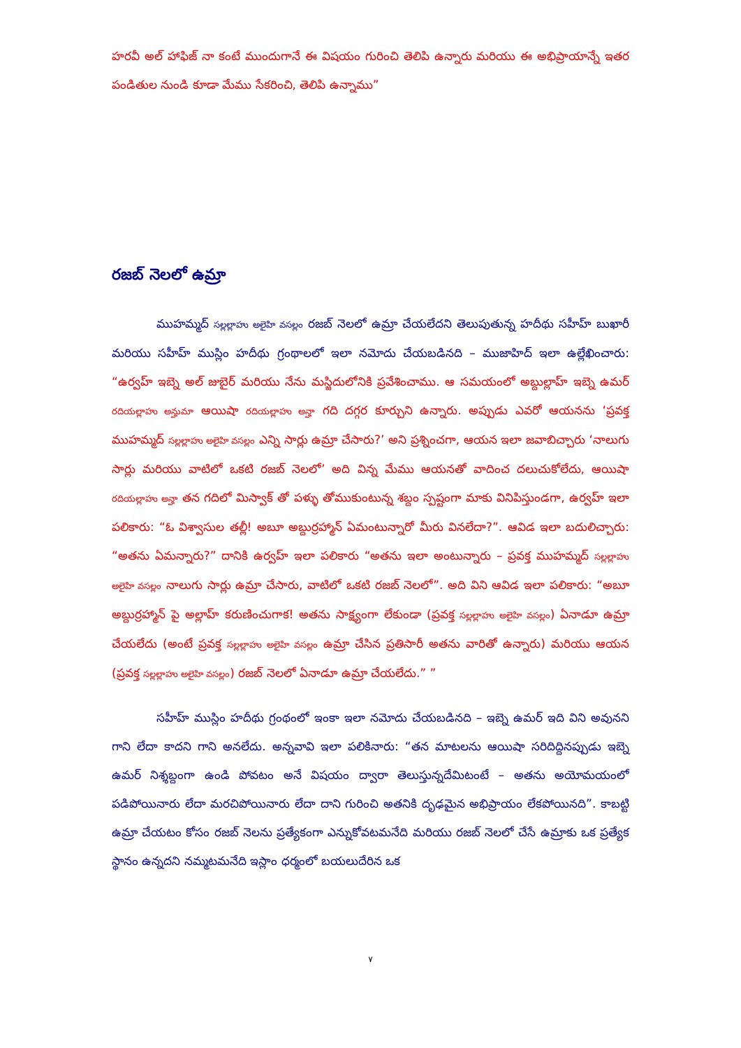హరవీ అల్ హాఫిజ్ నా కంటే ముందుగానే ఈ విషయం గురించి తెలిపి ఉన్నారు మరియు ఈ అభిప్రాయాన్నే ఇతర పండితుల నుండి కూడా మేము సేకరించి, తెలిపి ఉన్నాము”
రజబ్ నెలలో ఉమ్రా
ముహమ్మద్ సల్లల్లాహు అలైహి వసల్లం రజబ్ నెలలో ఉమ్రా చేయలేదని తెలుపుతున్న హదీథు సహీహ్ బుఖారీ మరియు సహీహ్ ముస్లిం హదీథు గ్రంథాలలో ఇలా నమోదు చేయబడినది – ముజాహిద్ ఇలా ఉల్లేఖించారు: “ఉర్వహ్ ఇబ్నె అల్ జుబైర్ మరియు నేను మస్జిదులోనికి ప్రవేశించాము. ఆ సమయంలో అబ్దుల్లాహ్ ఇబ్నె ఉమర్ రదియల్లాహు అన్హుమా ఆయిషా రదియల్లాహు అన్హా గది దగ్గర కూర్చుని ఉన్నారు. అప్పుడు ఎవరో ఆయనను ‘ప్రవక్త ముహమ్మద్ సల్లల్లాహు అలైహి వసల్లం ఎన్ని సార్లు ఉమ్రా చేసారు?’ అని ప్రశ్నించగా, ఆయన ఇలా జవాబిచ్చారు ‘నాలుగు సార్లు మరియు వాటిలో ఒకటి రజబ్ నెలలో’ అది విన్న మేము ఆయనతో వాదించ దలుచుకోలేదు, ఆయిషా రదియల్లాహు అన్హా తన గదిలో మిస్వాక్ తో పళ్ళు తోముకుంటున్న శబ్దం స్పష్టంగా మాకు వినిపిస్తుండగా, ఉర్వహ్ ఇలా పలికారు: “ఓ విశ్వాసుల తల్లీ! అబూ అబ్దుర్రహ్మాన్ ఏమంటున్నారో మీరు వినలేదా?”. ఆవిడ ఇలా బదులిచ్చారు: “అతను ఏమన్నారు?” దానికి ఉర్వహ్ ఇలా పలికారు “అతను ఇలా అంటున్నారు – ప్రవక్త ముహమ్మద్ సల్లల్లాహు అలైహి వసల్లం నాలుగు సార్లు ఉమ్రా చేసారు, వాటిలో ఒకటి రజబ్ నెలలో”. అది విని ఆవిడ ఇలా పలికారు: “అబూ అబ్దుర్రహ్మాన్ పై అల్లాహ్ కరుణించుగాక! అతను సాక్ష్యంగా లేకుండా (ప్రవక్త సల్లల్లాహు అలైహి వసల్లం) ఏనాడూ ఉమ్రా చేయలేదు (అంటే ప్రవక్త సల్లల్లాహు అలైహి వసల్లం ఉమ్రా చేసిన ప్రతిసారీ అతను వారితో ఉన్నారు) మరియు ఆయన (ప్రవక్త సల్లల్లాహు అలైహి వసల్లం) రజబ్ నెలలో ఏనాడూ ఉమ్రా చేయలేదు.” ”
సహీహ్ ముస్లిం హదీథు గ్రంథంలో ఇంకా ఇలా నమోదు చేయబడినది – ఇబ్నె ఉమర్ ఇది విని అవునని గాని లేదా కాదని గాని అనలేదు. అన్నవావి ఇలా పలికినారు: “తన మాటలను ఆయిషా సరిదిద్దినప్పుడు ఇబ్నె ఉమర్ నిశ్శబ్దంగా ఉండి పోవటం అనే విషయం ద్వారా తెలుస్తున్నదేమిటంటే – అతను అయోమయంలో పడిపోయినారు లేదా మరచిపోయినారు లేదా దాని గురించి అతనికి దృఢమైన అభిప్రాయం లేకపోయినది”. కాబట్టి ఉమ్రా చేయటం కోసం రజబ్ నెలను ప్రత్యేకంగా ఎన్నుకోవటమనేది మరియు రజబ్ నెలలో చేసే ఉమ్రాకు ఒక ప్రత్యేక స్థానం ఉన్నదని నమ్మటమనేది ఇస్లాం ధర్మంలో బయలుదేరిన ఒక
٧